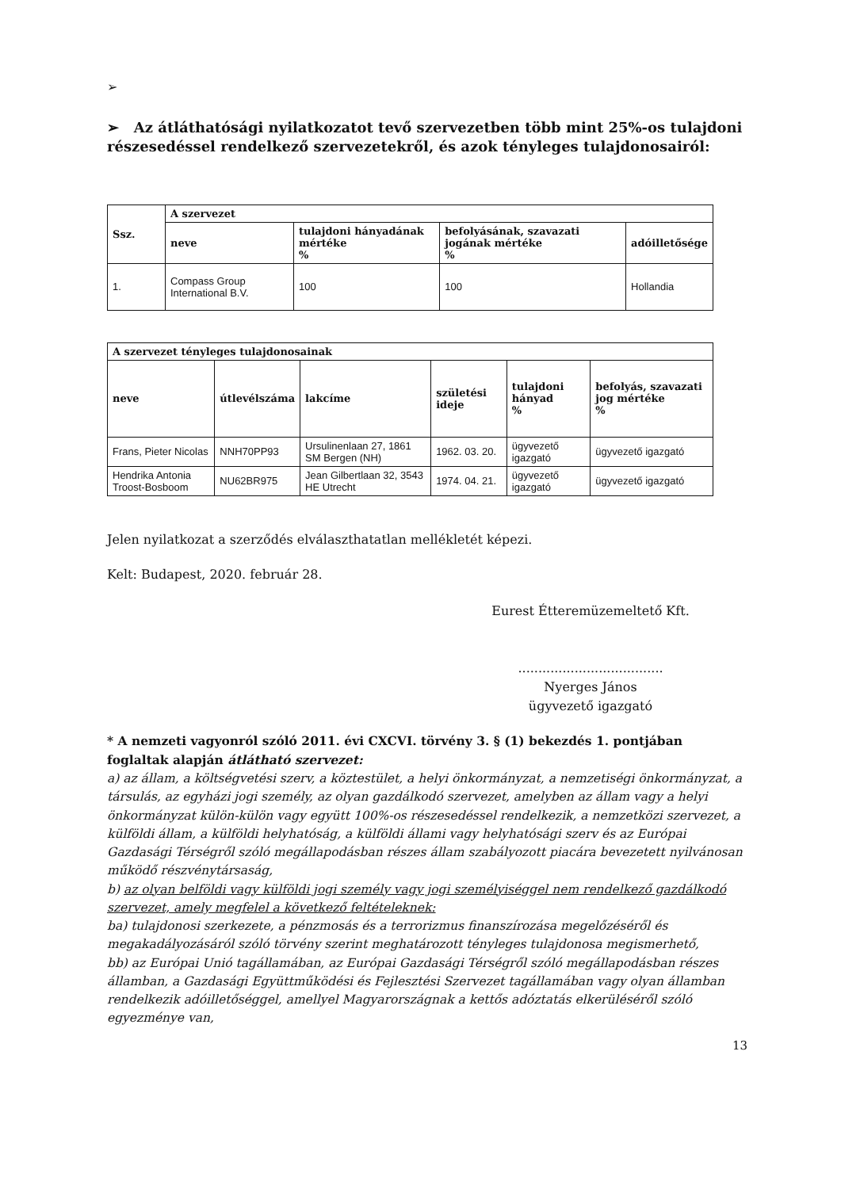➢
➢ Az átláthatósági nyilatkozatot tevő szervezetben több mint 25%-os tulajdoni részesedéssel rendelkező szervezetekről, és azok tényleges tulajdonosairól:
| Ssz. | A szervezet | | | |
| --- | --- | --- | --- | --- |
| | neve | tulajdoni hányadának mértéke % | befolyásának, szavazati jogának mértéke % | adóilletősége |
| 1. | Compass Group International B.V. | 100 | 100 | Hollandia |
| A szervezet tényleges tulajdonosainak | | | | | |
| --- | --- | --- | --- | --- | --- |
| neve | útlevélszáma | lakcíme | születési ideje | tulajdoni hányad % | befolyás, szavazati jog mértéke % |
| Frans, Pieter Nicolas | NNH70PP93 | Ursulinenlaan 27, 1861 SM Bergen (NH) | 1962. 03. 20. | ügyvezető igazgató | ügyvezető igazgató |
| Hendrika Antonia Troost-Bosboom | NU62BR975 | Jean Gilbertlaan 32, 3543 HE Utrecht | 1974. 04. 21. | ügyvezető igazgató | ügyvezető igazgató |
Jelen nyilatkozat a szerződés elválaszthatatlan mellékletét képezi.
Kelt: Budapest, 2020. február 28.
Eurest Étteremüzemeltető Kft.
....................................
Nyerges János
ügyvezető igazgató
* A nemzeti vagyonról szóló 2011. évi CXCVI. törvény 3. § (1) bekezdés 1. pontjában foglaltak alapján átlátható szervezet:
a) az állam, a költségvetési szerv, a köztestület, a helyi önkormányzat, a nemzetiségi önkormányzat, a társulás, az egyházi jogi személy, az olyan gazdálkodó szervezet, amelyben az állam vagy a helyi önkormányzat külön-külön vagy együtt 100%-os részesedéssel rendelkezik, a nemzetközi szervezet, a külföldi állam, a külföldi helyhatóság, a külföldi állami vagy helyhatósági szerv és az Európai Gazdasági Térségről szóló megállapodásban részes állam szabályozott piacára bevezetett nyilvánosan működő részvénytársaság,
b) az olyan belföldi vagy külföldi jogi személy vagy jogi személyiséggel nem rendelkező gazdálkodó szervezet, amely megfelel a következő feltételeknek:
ba) tulajdonosi szerkezete, a pénzmosás és a terrorizmus finanszírozása megelőzéséről és megakadályozásáról szóló törvény szerint meghatározott tényleges tulajdonosa megismerhető,
bb) az Európai Unió tagállamában, az Európai Gazdasági Térségről szóló megállapodásban részes államban, a Gazdasági Együttműködési és Fejlesztési Szervezet tagállamában vagy olyan államban rendelkezik adóilletőséggel, amellyel Magyarországnak a kettős adóztatás elkerüléséről szóló egyezménye van,
13